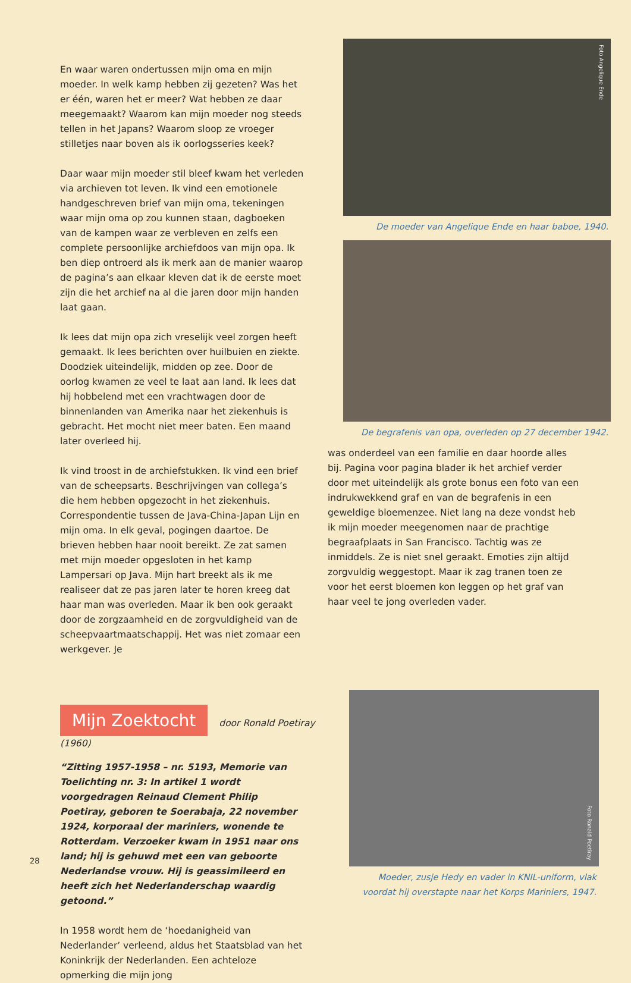En waar waren ondertussen mijn oma en mijn moeder. In welk kamp hebben zij gezeten? Was het er één, waren het er meer? Wat hebben ze daar meegemaakt? Waarom kan mijn moeder nog steeds tellen in het Japans? Waarom sloop ze vroeger stilletjes naar boven als ik oorlogsseries keek?
Daar waar mijn moeder stil bleef kwam het verleden via archieven tot leven. Ik vind een emotionele hand­geschreven brief van mijn oma, tekeningen waar mijn oma op zou kunnen staan, dagboeken van de kampen waar ze verbleven en zelfs een complete persoonlijke archiefdoos van mijn opa. Ik ben diep ontroerd als ik merk aan de manier waarop de pagina’s aan elkaar kle­ven dat ik de eerste moet zijn die het archief na al die jaren door mijn handen laat gaan.
Ik lees dat mijn opa zich vreselijk veel zorgen heeft gemaakt. Ik lees berichten over huilbuien en ziekte. Doodziek uiteindelijk, midden op zee. Door de oorlog kwamen ze veel te laat aan land. Ik lees dat hij hobbe­lend met een vrachtwagen door de binnenlanden van Amerika naar het ziekenhuis is gebracht. Het mocht niet meer baten. Een maand later overleed hij.
Ik vind troost in de archiefstukken. Ik vind een brief van de scheepsarts. Beschrijvingen van collega’s die hem hebben opgezocht in het ziekenhuis. Correspondentie tussen de Java-China-Japan Lijn en mijn oma. In elk geval, pogingen daartoe. De brieven hebben haar nooit bereikt. Ze zat samen met mijn moeder opgesloten in het kamp Lampersari op Java. Mijn hart breekt als ik me realiseer dat ze pas jaren later te horen kreeg dat haar man was overleden. Maar ik ben ook geraakt door de zorgzaamheid en de zorgvuldigheid van de scheepvaart­maatschappij. Het was niet zomaar een werkgever. Je
Foto Angelique Ende
De moeder van Angelique Ende en haar baboe, 1940.
De begrafenis van opa, overleden op 27 december 1942.
was onderdeel van een familie en daar hoorde alles bij. Pagina voor pagina blader ik het archief verder door met uiteindelijk als grote bonus een foto van een indruk­wekkend graf en van de begrafenis in een geweldige bloemenzee. Niet lang na deze vondst heb ik mijn moe­der meegenomen naar de prachtige begraafplaats in San Francisco. Tachtig was ze inmiddels. Ze is niet snel geraakt. Emoties zijn altijd zorgvuldig weggestopt. Maar ik zag tranen toen ze voor het eerst bloemen kon leggen op het graf van haar veel te jong overleden vader.
Mijn Zoektocht
door Ronald Poetiray (1960)
“Zitting 1957-1958 – nr. 5193, Memorie van Toelichting nr. 3: In artikel 1 wordt voorgedragen Reinaud Clement Philip Poetiray, geboren te Soerabaja, 22 november 1924, korpo­raal der mariniers, wonende te Rotterdam. Verzoeker kwam in 1951 naar ons land; hij is gehuwd met een van geboorte Nederlandse vrouw. Hij is geassimileerd en heeft zich het Nederlanderschap waardig getoond.”
In 1958 wordt hem de ‘hoedanigheid van Nederlander’ verleend, aldus het Staatsblad van het Koninkrijk der Nederlanden. Een achteloze opmerking die mijn jong­
Foto Ronald Poetiray
Moeder, zusje Hedy en vader in KNIL-uniform, vlak voordat hij overstapte naar het Korps Mariniers, 1947.
28